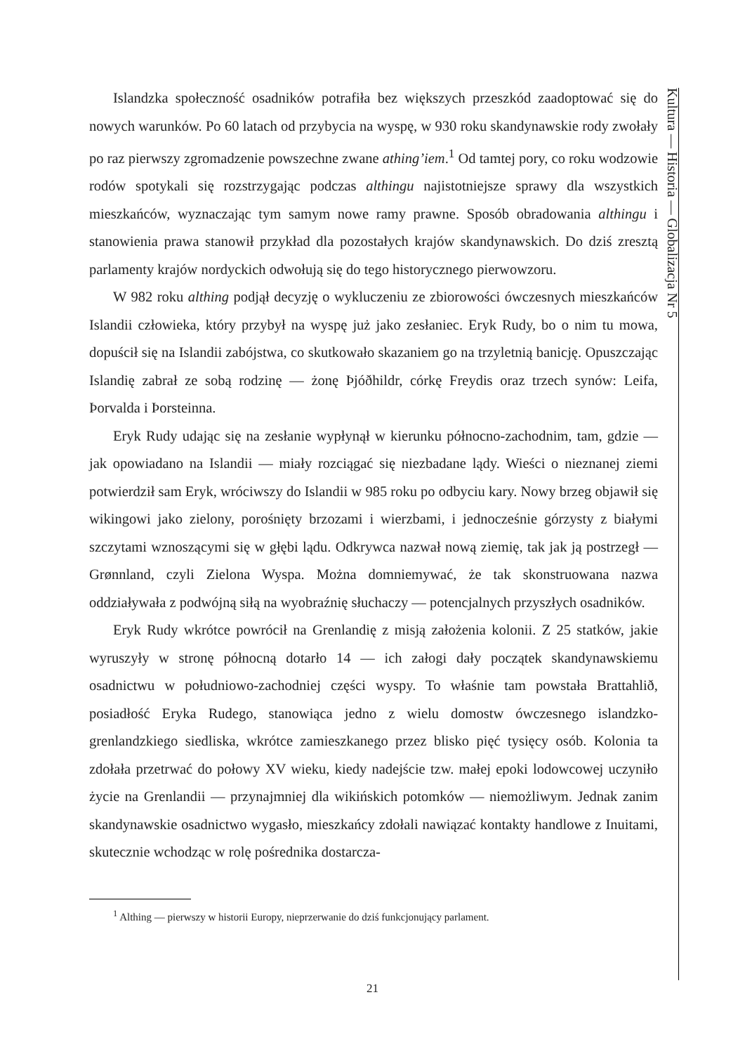Kultura — Historia — Globalizacja Nr 5
Islandzka społeczność osadników potrafiła bez większych przeszkód zaadoptować się do nowych warunków. Po 60 latach od przybycia na wyspę, w 930 roku skandynawskie rody zwołały po raz pierwszy zgromadzenie powszechne zwane athing’iem.<sup>1</sup> Od tamtej pory, co roku wodzowie rodów spotykali się rozstrzygając podczas althingu najistotniejsze sprawy dla wszystkich mieszkańców, wyznaczając tym samym nowe ramy prawne. Sposób obradowania althingu i stanowienia prawa stanowił przykład dla pozostałych krajów skandynawskich. Do dziś zresztą parlamenty krajów nordyckich odwołują się do tego historycznego pierwowzoru.
W 982 roku althing podjął decyzję o wykluczeniu ze zbiorowości ówczesnych mieszkańców Islandii człowieka, który przybył na wyspę już jako zesłaniec. Eryk Rudy, bo o nim tu mowa, dopuścił się na Islandii zabójstwa, co skutkowało skazaniem go na trzyletnią banicję. Opuszczając Islandię zabrał ze sobą rodzinę — żonę Þjóðhildr, córkę Freydis oraz trzech synów: Leifa, Þorvalda i Þorsteinna.
Eryk Rudy udając się na zesłanie wypłynął w kierunku północno-zachodnim, tam, gdzie — jak opowiadano na Islandii — miały rozciągać się niezbadane lądy. Wieści o nieznanej ziemi potwierdził sam Eryk, wróciwszy do Islandii w 985 roku po odbyciu kary. Nowy brzeg objawił się wikingowi jako zielony, porośnięty brzozami i wierzbami, i jednocześnie górzysty z białymi szczytami wznoszącymi się w głębi lądu. Odkrywca nazwał nową ziemię, tak jak ją postrzegł — Grønnland, czyli Zielona Wyspa. Można domniemywać, że tak skonstruowana nazwa oddziaływała z podwójną siłą na wyobraźnię słuchaczy — potencjalnych przyszłych osadników.
Eryk Rudy wkrótce powrócił na Grenlandię z misją założenia kolonii. Z 25 statków, jakie wyruszyły w stronę północną dotarło 14 — ich załogi dały początek skandynawskiemu osadnictwu w południowo-zachodniej części wyspy. To właśnie tam powstała Brattahlið, posiadłość Eryka Rudego, stanowiąca jedno z wielu domostw ówczesnego islandzko-grenlandzkiego siedliska, wkrótce zamieszkanego przez blisko pięć tysięcy osób. Kolonia ta zdołała przetrwać do połowy XV wieku, kiedy nadejście tzw. małej epoki lodowcowej uczyniło życie na Grenlandii — przynajmniej dla wikińskich potomków — niemożliwym. Jednak zanim skandynawskie osadnictwo wygasło, mieszkańcy zdołali nawiązać kontakty handlowe z Inuitami, skutecznie wchodząc w rolę pośrednika dostarcza-
<sup>1</sup> Althing — pierwszy w historii Europy, nieprzerwanie do dziś funkcjonujący parlament.
21